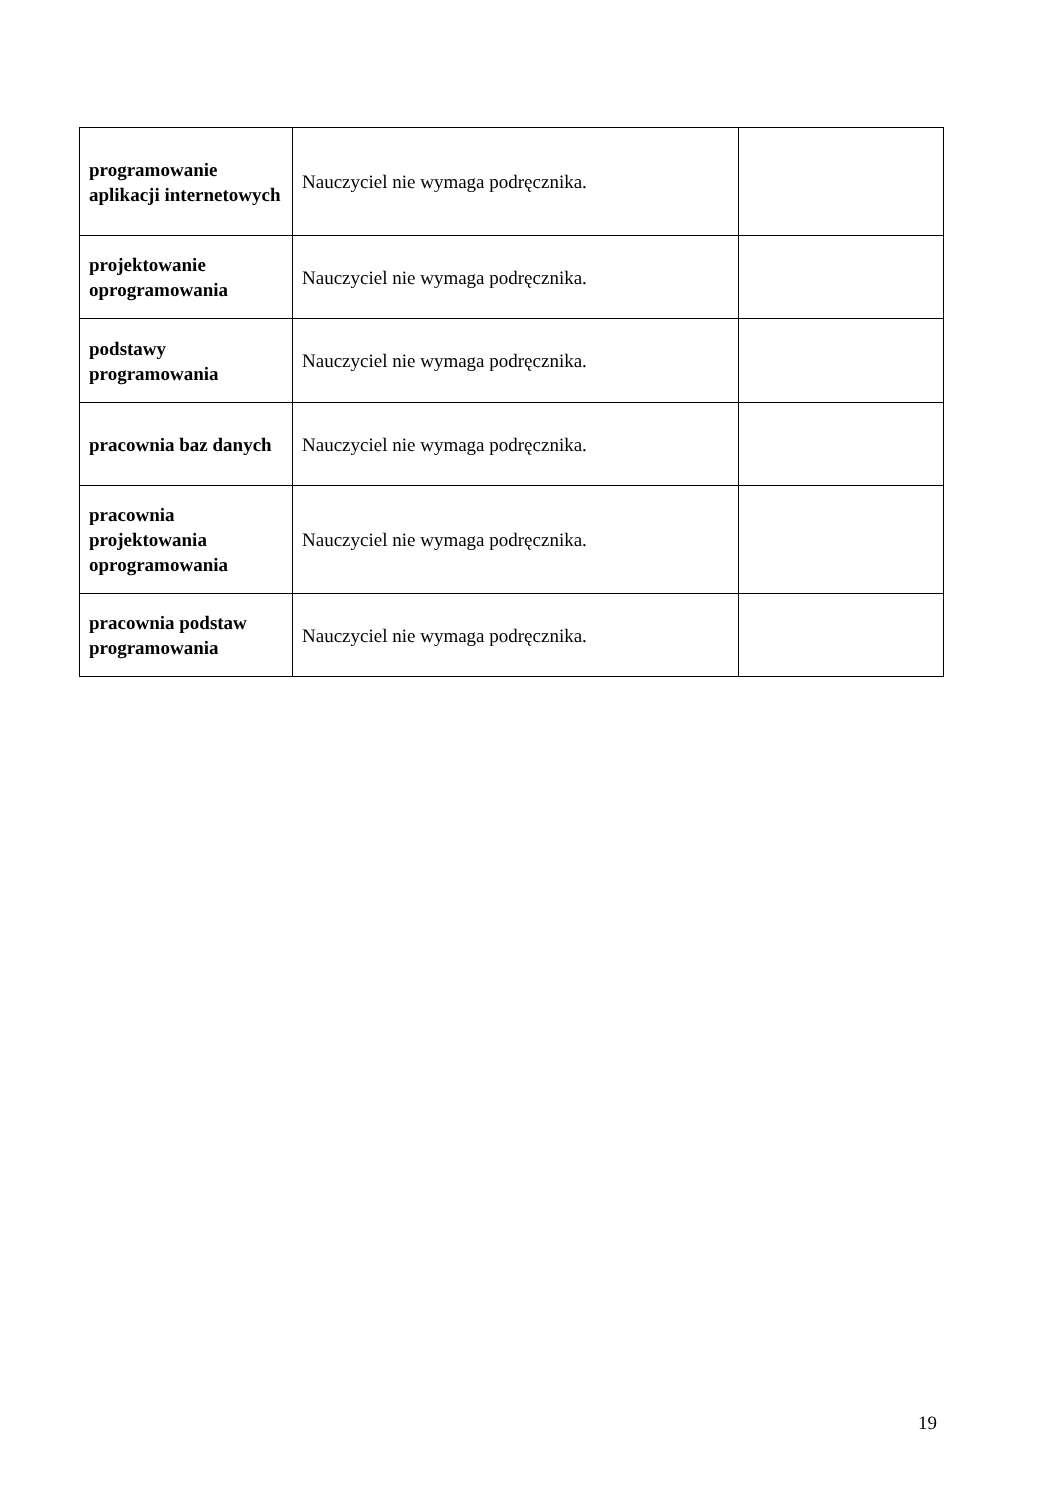| programowanie aplikacji internetowych | Nauczyciel nie wymaga podręcznika. | |
| projektowanie oprogramowania | Nauczyciel nie wymaga podręcznika. | |
| podstawy programowania | Nauczyciel nie wymaga podręcznika. | |
| pracownia baz danych | Nauczyciel nie wymaga podręcznika. | |
| pracownia projektowania oprogramowania | Nauczyciel nie wymaga podręcznika. | |
| pracownia podstaw programowania | Nauczyciel nie wymaga podręcznika. | |
19